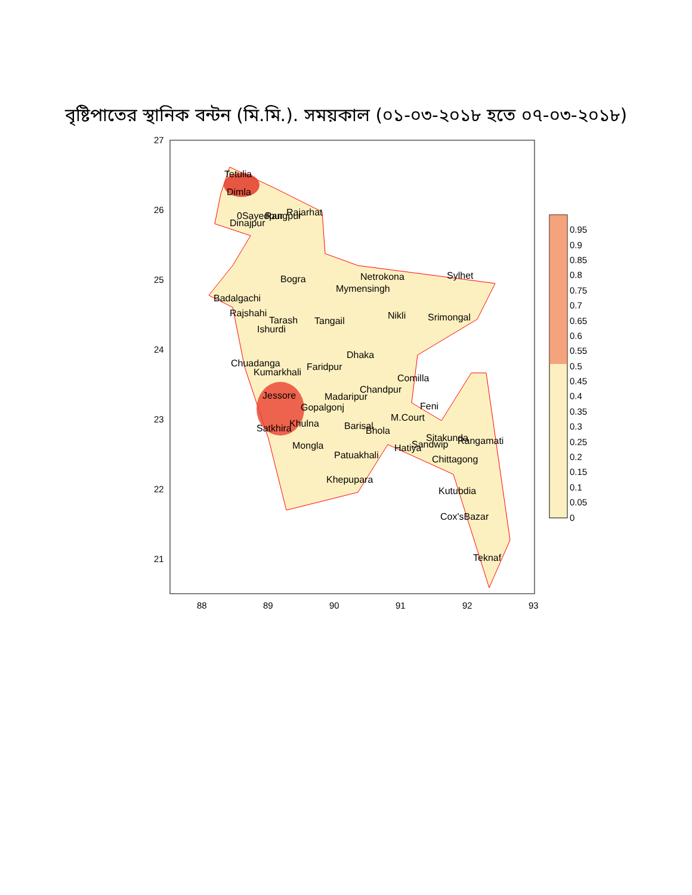বৃষ্টিপাতের স্থানিক বন্টন (মি.মি.). সময়কাল (০১-০৩-২০১৮ হতে ০৭-০৩-২০১৮)
27
26
25
24
23
22
21
88
89
90
91
92
93
Tetulia
Dimla
0Sayedpur
Rangpur
Rajarhat
Dinajpur
Bogra
Netrokona
Sylhet
Mymensingh
Badalgachi
Rajshahi
Tarash
Ishurdi
Tangail
Nikli
Srimongal
Dhaka
Chuadanga
Faridpur
Kumarkhali
Comilla
Chandpur
Madaripur
Jessore
Gopalgonj
Feni
M.Court
Khulna
Satkhira
Barisal
Bhola
Sitakunda
Rangamati
Sandwip
Hatiya
Mongla
Patuakhali
Chittagong
Khepupara
Kutubdia
Cox'sBazar
Teknaf
0.95
0.9
0.85
0.8
0.75
0.7
0.65
0.6
0.55
0.5
0.45
0.4
0.35
0.3
0.25
0.2
0.15
0.1
0.05
0